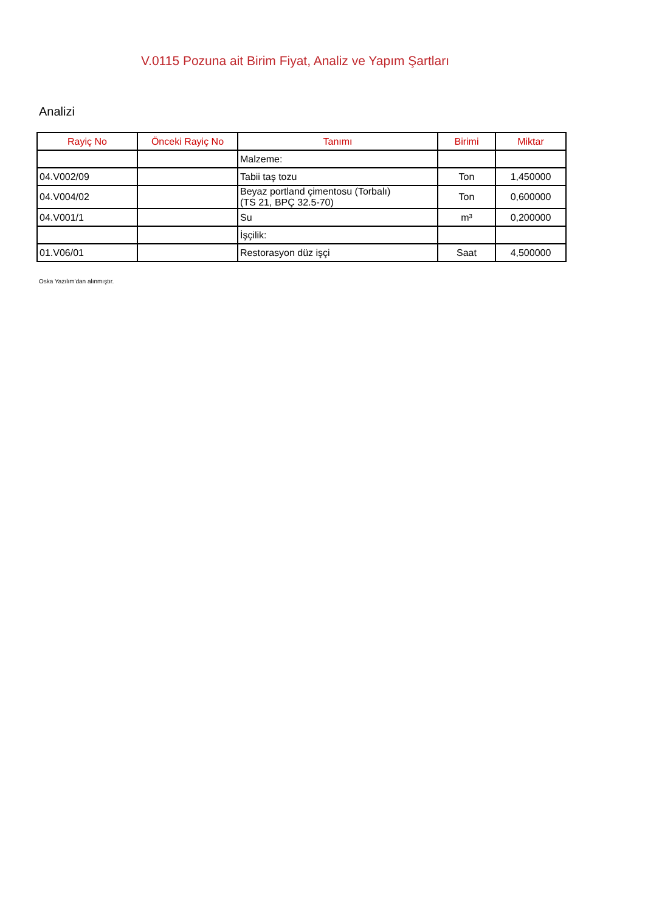V.0115 Pozuna ait Birim Fiyat, Analiz ve Yapım Şartları
Analizi
| Rayiç No | Önceki Rayiç No | Tanımı | Birimi | Miktar |
| --- | --- | --- | --- | --- |
| | | Malzeme: | | |
| 04.V002/09 | | Tabii taş tozu | Ton | 1,450000 |
| 04.V004/02 | | Beyaz portland çimentosu (Torbalı) (TS 21, BPÇ 32.5-70) | Ton | 0,600000 |
| 04.V001/1 | | Su | m³ | 0,200000 |
| | | İşçilik: | | |
| 01.V06/01 | | Restorasyon düz işçi | Saat | 4,500000 |
Oska Yazılım'dan alınmıştır.